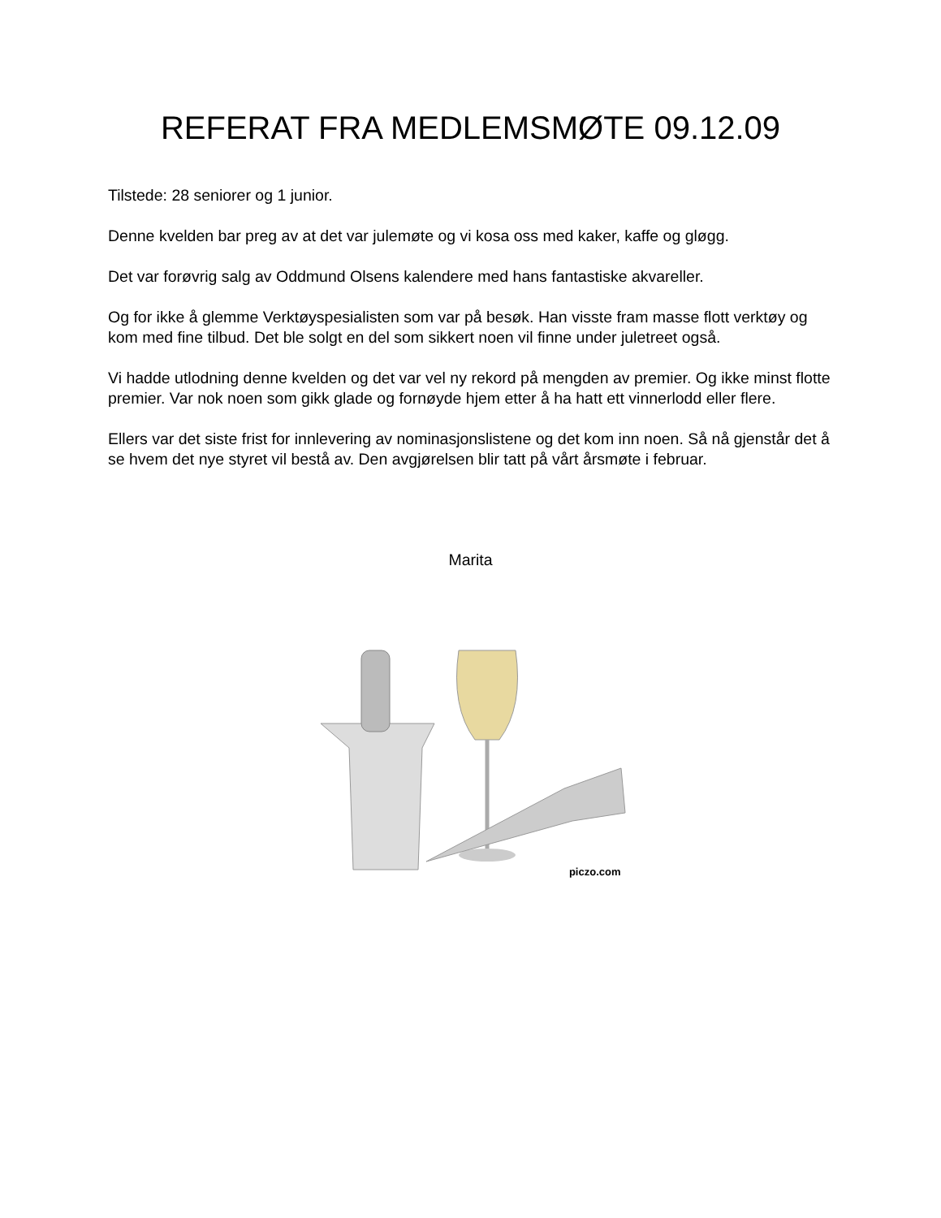REFERAT FRA MEDLEMSMØTE 09.12.09
Tilstede: 28 seniorer og 1 junior.
Denne kvelden bar preg av at det var julemøte og vi kosa oss med kaker, kaffe og gløgg.
Det var forøvrig salg av Oddmund Olsens kalendere med hans fantastiske akvareller.
Og for ikke å glemme Verktøyspesialisten som var på besøk. Han visste fram masse flott verktøy og kom med fine tilbud. Det ble solgt en del som sikkert noen vil finne under juletreet også.
Vi hadde utlodning denne kvelden og det var vel ny rekord på mengden av premier. Og ikke minst flotte premier. Var nok noen som gikk glade og fornøyde hjem etter å ha hatt ett vinnerlodd eller flere.
Ellers var det siste frist for innlevering av nominasjonslistene og det kom inn noen. Så nå gjenstår det å se hvem det nye styret vil bestå av. Den avgjørelsen blir tatt på vårt årsmøte i februar.
Marita
piczo.com